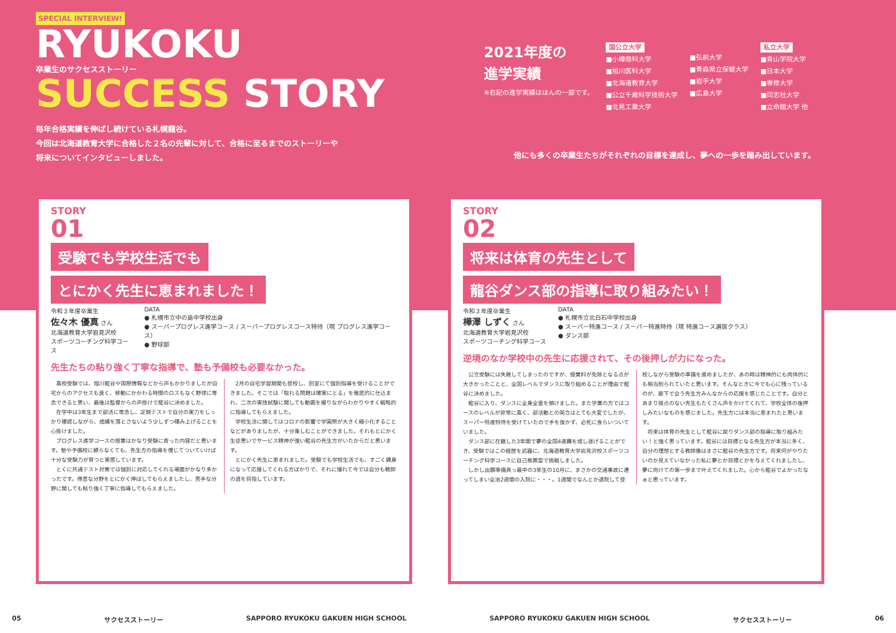SPECIAL INTERVIEW!
RYUKOKU
卒業生のサクセスストーリー
SUCCESS STORY
毎年合格実績を伸ばし続けている札幌龍谷。
今回は北海道教育大学に合格した２名の先輩に対して、合格に至るまでのストーリーや
将来についてインタビューしました。
2021年度の
進学実績
※右記の進学実績はほんの一部です。
国公立大学
■小樽商科大学
■旭川医科大学
■北海道教育大学
■公立千歳科学技術大学
■北見工業大学
■弘前大学
■青森県立保健大学
■岩手大学
■広島大学
私立大学
■青山学院大学
■日本大学
■専修大学
■同志社大学
■立命館大学 他
他にも多くの卒業生たちがそれぞれの目標を達成し、夢への一歩を踏み出しています。
STORY
01
受験でも学校生活でも
とにかく先生に恵まれました！
令和３年度卒業生
佐々木 優真 さん
北海道教育大学岩見沢校
スポーツコーチング科学コース
DATA
● 札幌市立中の島中学校出身
● スーパープログレス進学コース / スーパープログレスコース特待（現 プログレス進学コース）
● 野球部
先生たちの粘り強く丁寧な指導で、塾も予備校も必要なかった。
高校受験では、旭川龍谷や国際情報などから声もかかりましたが自宅からのアクセスも良く、移動にかかわる時間のロスもなく野球に専念できると思い、最後は監督からの声掛けで龍谷に決めました。
在学中は3年生まで部活に専念し、定期テストで自分の実力をしっかり確認しながら、成績を落とさないよう少しずつ積み上げることを心掛けました。
プログレス進学コースの授業はかなり受験に寄った内容だと思います。塾や予備校に頼らなくても、先生方の指導を信じてついていけば十分な受験力が育つと実感しています。
とくに共通テスト対策では個別に対応してくれる場面がかなり多かったです。得意な分野をとにかく伸ばしてもらえましたし、苦手な分野に関しても粘り強く丁寧に指導してもらえました。
2月の自宅学習期間も登校し、別室にて個別指導を受けることができました。そこでは「取れる問題は確実にとる」を徹底的に仕込まれ、二次の実技試験に関しても動画を撮りながらわかりやすく戦略的に指導してもらえました。
学校生活に関してはコロナの影響で学園祭が大きく縮小化することなどがありましたが、十分楽しむことができました。それもとにかく生徒思いでサービス精神が強い龍谷の先生方がいたからだと思います。
とにかく先生に恵まれました。受験でも学校生活でも、すごく親身になって応援してくれる方ばかりで、それに憧れて今では自分も教師の道を目指しています。
STORY
02
将来は体育の先生として
龍谷ダンス部の指導に取り組みたい！
令和３年度卒業生
樺澤 しずく さん
北海道教育大学岩見沢校
スポーツコーチング科学コース
DATA
● 札幌市立北白石中学校出身
● スーパー特進コース / スーパー特進特待（現 特進コース選抜クラス）
● ダンス部
逆境のなか学校中の先生に応援されて、その後押しが力になった。
公立受験には失敗してしまったのですが、授業料が免除となる点が大きかったことと、全国レベルでダンスに取り組めることが理由で龍谷に決めました。
龍谷に入り、ダンスに全身全霊を傾けました。また学業の方ではコースのレベルが非常に高く、部活動との両立はとても大変でしたが、スーパー特進特待を受けていたので手を抜かず、必死に食らいついていました。
ダンス部に在籍した3年間で夢の全国4連覇を成し遂げることができ、受験ではこの経歴を武器に、北海道教育大学岩見沢校スポーツコーチング科学コースに自己推薦型で挑戦しました。
しかし出願準備真っ最中の3年生の10月に、まさかの交通事故に遭ってしまい全治2週間の入院に・・・。1週間でなんとか退院して登校しながら受験の準備を進めましたが、あの時は精神的にも肉体的にも相当削られていたと思います。そんなときに今でも心に残っているのが、廊下で会う先生方みんなからの応援を感じたことです。自分とあまり接点のない先生もたくさん声をかけてくれて、学校全体の後押しみたいなものを感じました。先生方には本当に恵まれたと思います。
将来は体育の先生として龍谷に戻りダンス部の指導に取り組みたい！と強く思っています。龍谷には目標となる先生方が本当に多く、自分の理想とする教師像はまさに龍谷の先生方です。将来何がやりたいのか見えていなかった私に夢とか目標とかを与えてくれましたし、夢に向けての第一歩まで叶えてくれました。心から龍谷でよかったなぁと思っています。
05 サクセスストーリー SAPPORO RYUKOKU GAKUEN HIGH SCHOOL SAPPORO RYUKOKU GAKUEN HIGH SCHOOL サクセスストーリー 06